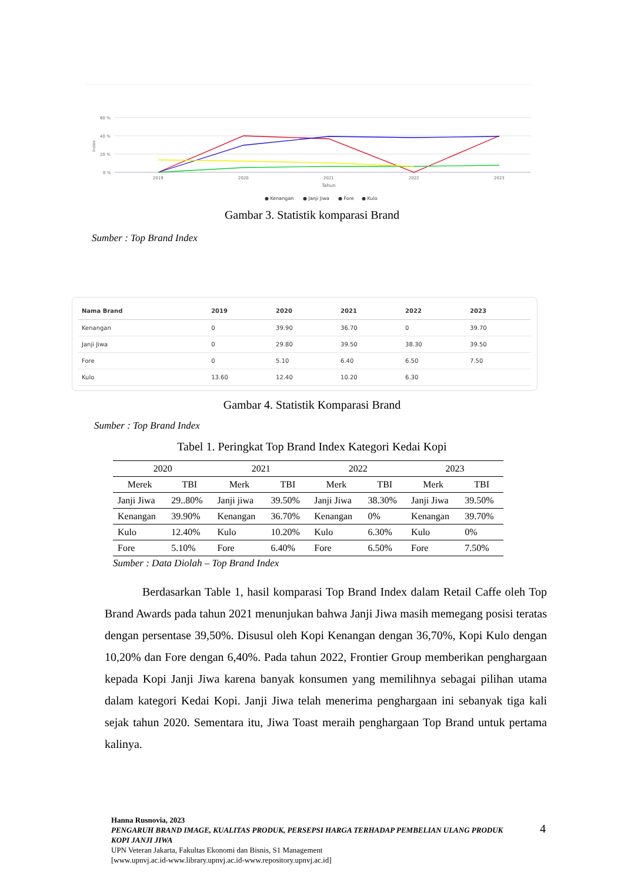60 %
40 %
20 %
0 %
2019
2020
2021
2022
2023
Tahun
Index
● Kenangan
● Janji Jiwa
● Fore
● Kulo
Gambar 3. Statistik komparasi Brand
Sumber : Top Brand Index
| Nama Brand | 2019 | 2020 | 2021 | 2022 | 2023 |
| --- | --- | --- | --- | --- | --- |
| Kenangan | 0 | 39.90 | 36.70 | 0 | 39.70 |
| Janji Jiwa | 0 | 29.80 | 39.50 | 38.30 | 39.50 |
| Fore | 0 | 5.10 | 6.40 | 6.50 | 7.50 |
| Kulo | 13.60 | 12.40 | 10.20 | 6.30 | |
Gambar 4. Statistik Komparasi Brand
Sumber : Top Brand Index
Tabel 1. Peringkat Top Brand Index Kategori Kedai Kopi
| 2020 | | 2021 | | 2022 | | 2023 | |
| --- | --- | --- | --- | --- | --- | --- | --- |
| Merek | TBI | Merk | TBI | Merk | TBI | Merk | TBI |
| Janji Jiwa | 29..80% | Janji jiwa | 39.50% | Janji Jiwa | 38.30% | Janji Jiwa | 39.50% |
| Kenangan | 39.90% | Kenangan | 36.70% | Kenangan | 0% | Kenangan | 39.70% |
| Kulo | 12.40% | Kulo | 10.20% | Kulo | 6.30% | Kulo | 0% |
| Fore | 5.10% | Fore | 6.40% | Fore | 6.50% | Fore | 7.50% |
Sumber : Data Diolah – Top Brand Index
Berdasarkan Table 1, hasil komparasi Top Brand Index dalam Retail Caffe oleh Top Brand Awards pada tahun 2021 menunjukan bahwa Janji Jiwa masih memegang posisi teratas dengan persentase 39,50%. Disusul oleh Kopi Kenangan dengan 36,70%, Kopi Kulo dengan 10,20% dan Fore dengan 6,40%. Pada tahun 2022, Frontier Group memberikan penghargaan kepada Kopi Janji Jiwa karena banyak konsumen yang memilihnya sebagai pilihan utama dalam kategori Kedai Kopi. Janji Jiwa telah menerima penghargaan ini sebanyak tiga kali sejak tahun 2020. Sementara itu, Jiwa Toast meraih penghargaan Top Brand untuk pertama kalinya.
Hanna Rusnovia, 2023
PENGARUH BRAND IMAGE, KUALITAS PRODUK, PERSEPSI HARGA TERHADAP PEMBELIAN ULANG PRODUK KOPI JANJI JIWA
UPN Veteran Jakarta, Fakultas Ekonomi dan Bisnis, S1 Management
[www.upnvj.ac.id-www.library.upnvj.ac.id-www.repository.upnvj.ac.id]
4